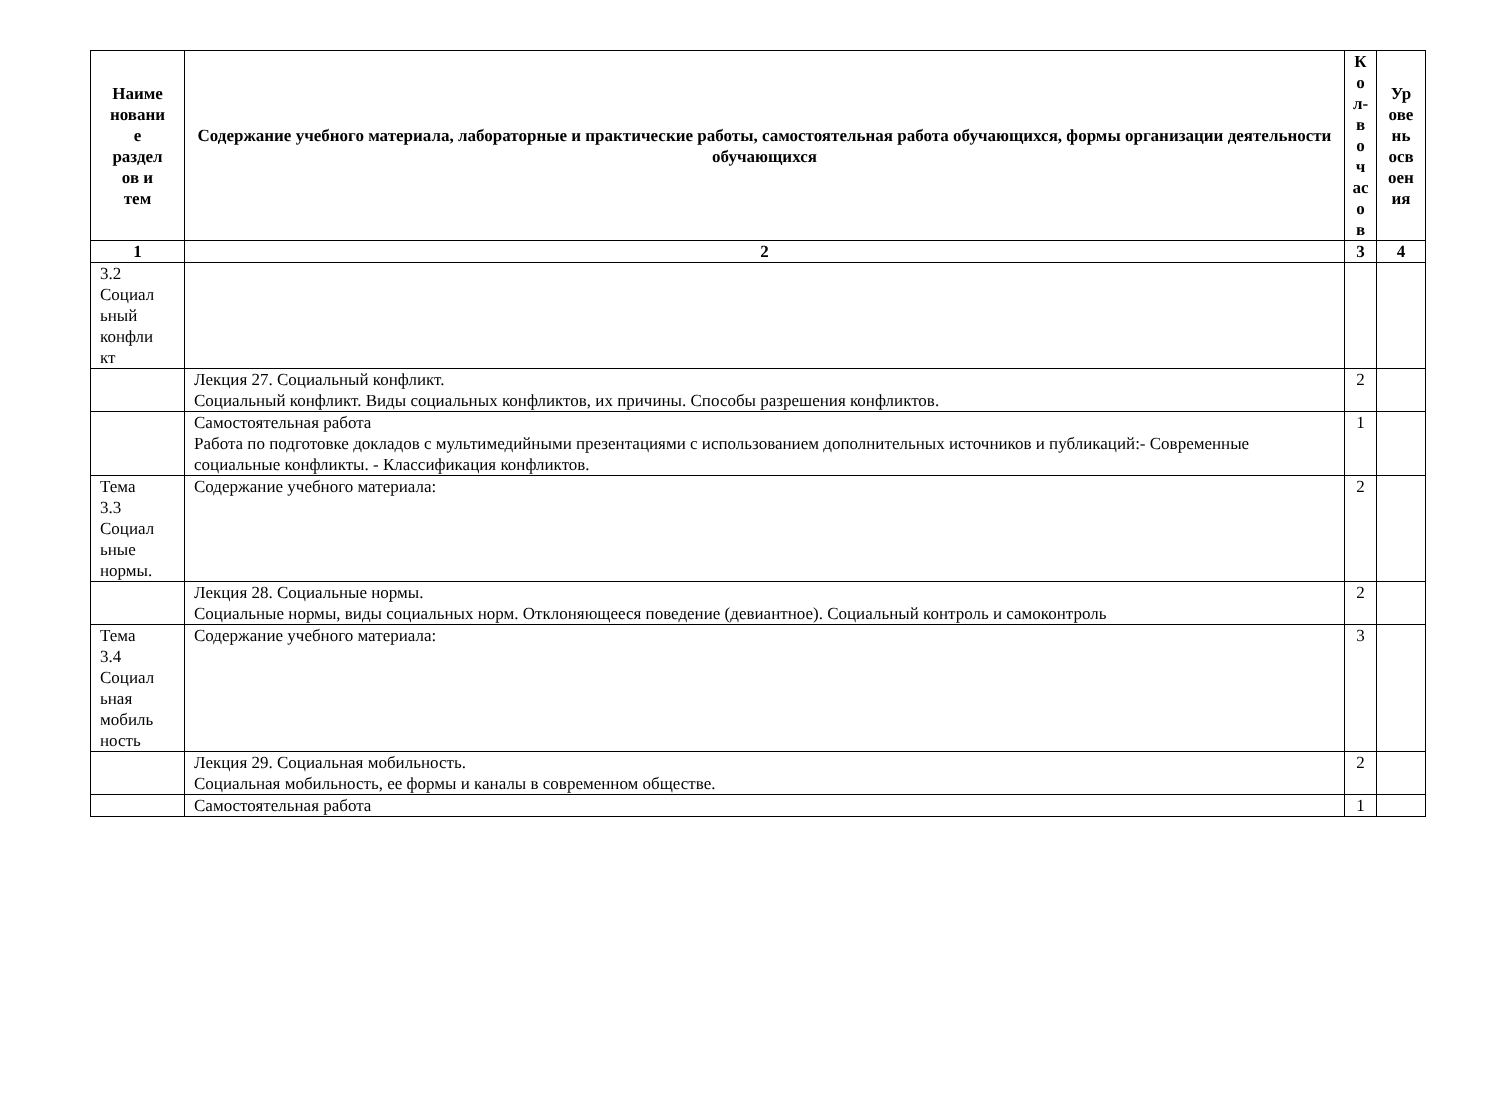| Наиме новани е раздел ов и тем | Содержание учебного материала, лабораторные и практические работы, самостоятельная работа обучающихся, формы организации деятельности обучающихся | К о л- в о ч ас о в | Ур ове нь осв оен ия |
| --- | --- | --- | --- |
| 1 | 2 | 3 | 4 |
| 3.2 Социал ьный конфли кт | | | |
| | Лекция 27. Социальный конфликт. Социальный конфликт. Виды социальных конфликтов, их причины. Способы разрешения конфликтов. | 2 | |
| | Самостоятельная работа Работа по подготовке докладов с мультимедийными презентациями с использованием дополнительных источников и публикаций:- Современные социальные конфликты. - Классификация конфликтов. | 1 | |
| Тема 3.3 Социал ьные нормы. | Содержание учебного материала: | 2 | |
| | Лекция 28. Социальные нормы. Социальные нормы, виды социальных норм. Отклоняющееся поведение (девиантное). Социальный контроль и самоконтроль | 2 | |
| Тема 3.4 Социал ьная мобиль ность | Содержание учебного материала: | 3 | |
| | Лекция 29. Социальная мобильность. Социальная мобильность, ее формы и каналы в современном обществе. | 2 | |
| | Самостоятельная работа | 1 | |